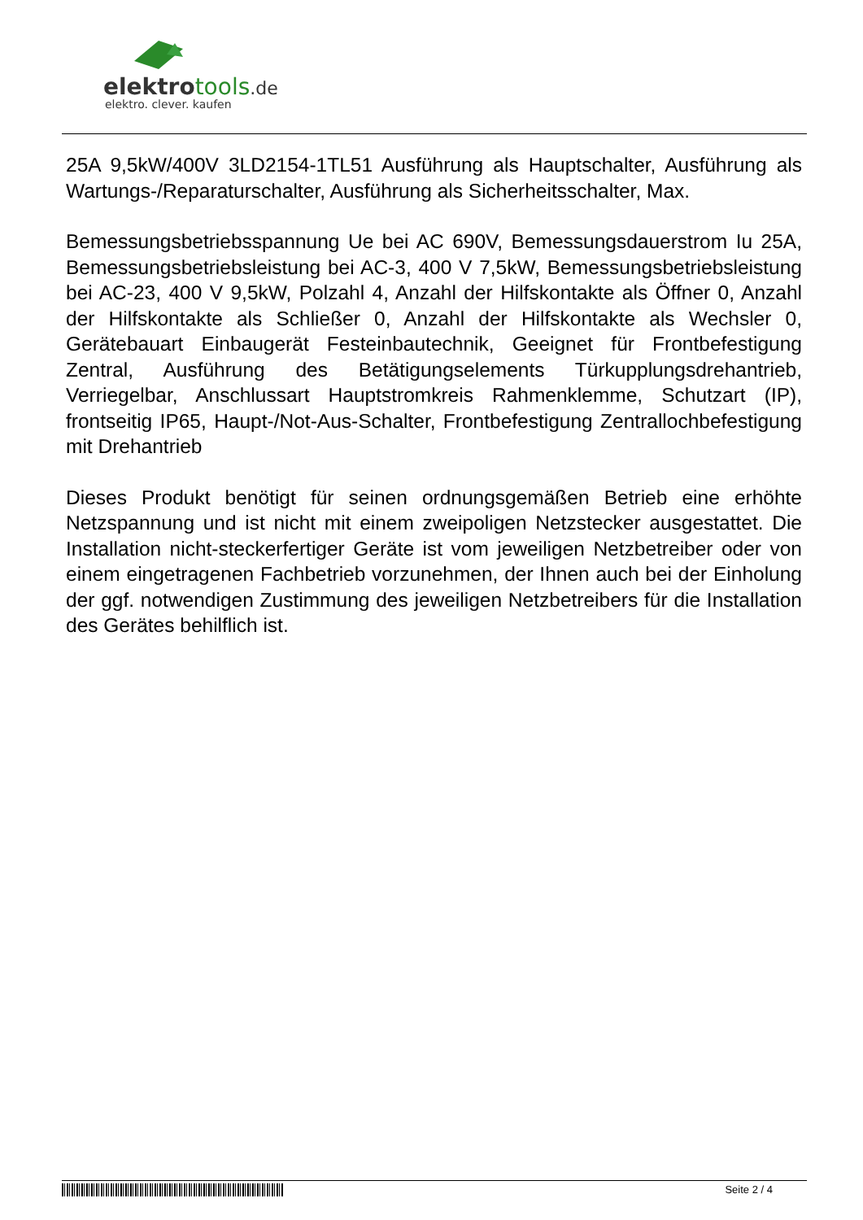elektro tools.de
elektro. clever. kaufen
25A 9,5kW/400V 3LD2154-1TL51 Ausführung als Hauptschalter, Ausführung als Wartungs-/Reparaturschalter, Ausführung als Sicherheitsschalter, Max.
Bemessungsbetriebsspannung Ue bei AC 690V, Bemessungsdauerstrom Iu 25A, Bemessungsbetriebsleistung bei AC-3, 400 V 7,5kW, Bemessungsbetriebsleistung bei AC-23, 400 V 9,5kW, Polzahl 4, Anzahl der Hilfskontakte als Öffner 0, Anzahl der Hilfskontakte als Schließer 0, Anzahl der Hilfskontakte als Wechsler 0, Gerätebauart Einbaugerät Festeinbautechnik, Geeignet für Frontbefestigung Zentral, Ausführung des Betätigungselements Türkupplungsdrehantrieb, Verriegelbar, Anschlussart Hauptstromkreis Rahmenklemme, Schutzart (IP), frontseitig IP65, Haupt-/Not-Aus-Schalter, Frontbefestigung Zentrallochbefestigung mit Drehantrieb
Dieses Produkt benötigt für seinen ordnungsgemäßen Betrieb eine erhöhte Netzspannung und ist nicht mit einem zweipoligen Netzstecker ausgestattet. Die Installation nicht-steckerfertiger Geräte ist vom jeweiligen Netzbetreiber oder von einem eingetragenen Fachbetrieb vorzunehmen, der Ihnen auch bei der Einholung der ggf. notwendigen Zustimmung des jeweiligen Netzbetreibers für die Installation des Gerätes behilflich ist.
Seite 2 / 4